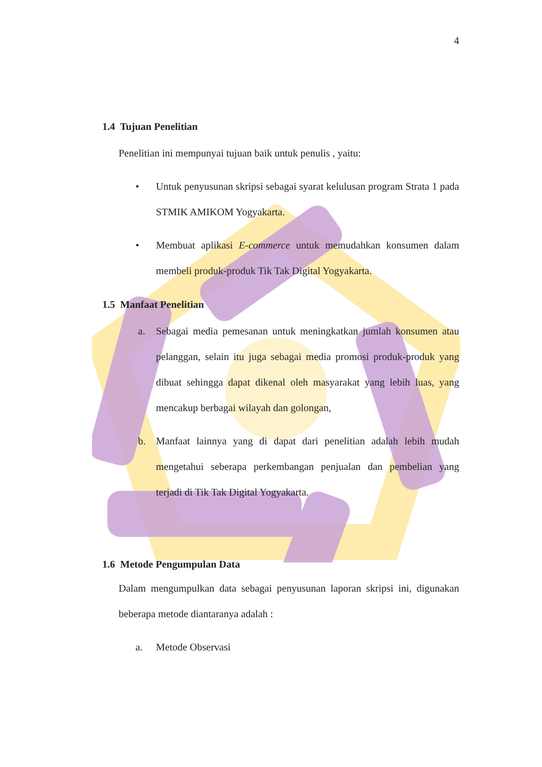4
1.4 Tujuan Penelitian
Penelitian ini mempunyai tujuan baik untuk penulis , yaitu:
• Untuk penyusunan skripsi sebagai syarat kelulusan program Strata 1 pada STMIK AMIKOM Yogyakarta.
• Membuat aplikasi E-commerce untuk memudahkan konsumen dalam membeli produk-produk Tik Tak Digital Yogyakarta.
1.5 Manfaat Penelitian
a. Sebagai media pemesanan untuk meningkatkan jumlah konsumen atau pelanggan, selain itu juga sebagai media promosi produk-produk yang dibuat sehingga dapat dikenal oleh masyarakat yang lebih luas, yang mencakup berbagai wilayah dan golongan,
b. Manfaat lainnya yang di dapat dari penelitian adalah lebih mudah mengetahui seberapa perkembangan penjualan dan pembelian yang terjadi di Tik Tak Digital Yogyakarta.
1.6 Metode Pengumpulan Data
Dalam mengumpulkan data sebagai penyusunan laporan skripsi ini, digunakan beberapa metode diantaranya adalah :
a. Metode Observasi